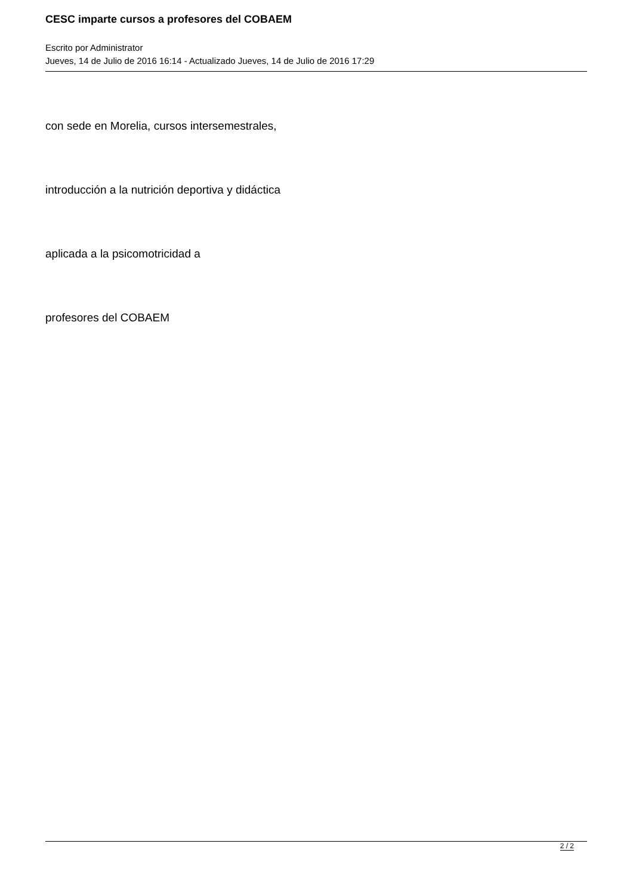CESC imparte cursos a profesores del COBAEM
Escrito por Administrator
Jueves, 14 de Julio de 2016 16:14 - Actualizado Jueves, 14 de Julio de 2016 17:29
con sede en Morelia, cursos intersemestrales,
introducción a la nutrición deportiva y didáctica
aplicada a la psicomotricidad a
profesores del COBAEM
2 / 2